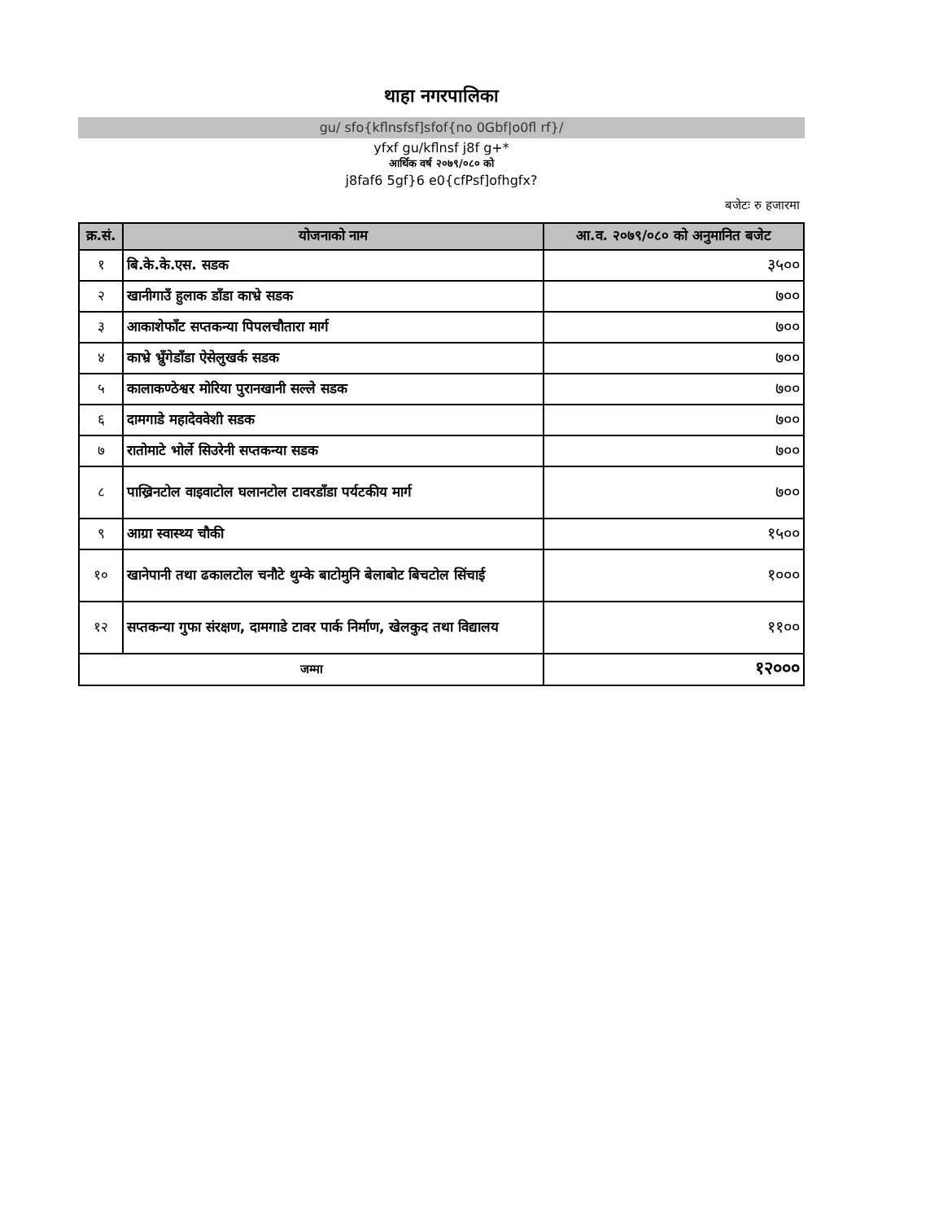थाहा नगरपालिका
gu/ sfo{kflnsfsf]sfof{no 0Gbf|o0fl rf}/
yfxf gu/kflnsf j8f g+*
आर्थिक वर्ष २०७९/०८० को
j8faf6 5gf}6 e0{cfPsf]ofhgfx?
बजेटः रु हजारमा
| क्र.सं. | योजनाको नाम | आ.व. २०७९/०८० को अनुमानित बजेट |
| --- | --- | --- |
| १ | बि.के.के.एस. सडक | ३५०० |
| २ | खानीगाउँ हुलाक डाँडा काभ्रे सडक | ७०० |
| ३ | आकाशेफाँट सप्तकन्या पिपलचौतारा मार्ग | ७०० |
| ४ | काभ्रे भ्रुँगेडाँडा ऐसेलुखर्क सडक | ७०० |
| ५ | कालाकण्ठेश्वर मोरिया पुरानखानी सल्ले सडक | ७०० |
| ६ | दामगाडे महादेववेशी सडक | ७०० |
| ७ | रातोमाटे भोर्ले सिउरेनी सप्तकन्या सडक | ७०० |
| ८ | पाख्रिनटोल वाइवाटोल घलानटोल टावरडाँडा पर्यटकीय मार्ग | ७०० |
| ९ | आग्रा स्वास्थ्य चौकी | १५०० |
| १० | खानेपानी तथा ढकालटोल चनौटे थुम्के बाटोमुनि बेलाबोट बिचटोल सिंचाई | १००० |
| १२ | सप्तकन्या गुफा संरक्षण, दामगाडे टावर पार्क निर्माण, खेलकुद तथा विद्यालय | ११०० |
| जम्मा | | १२००० |